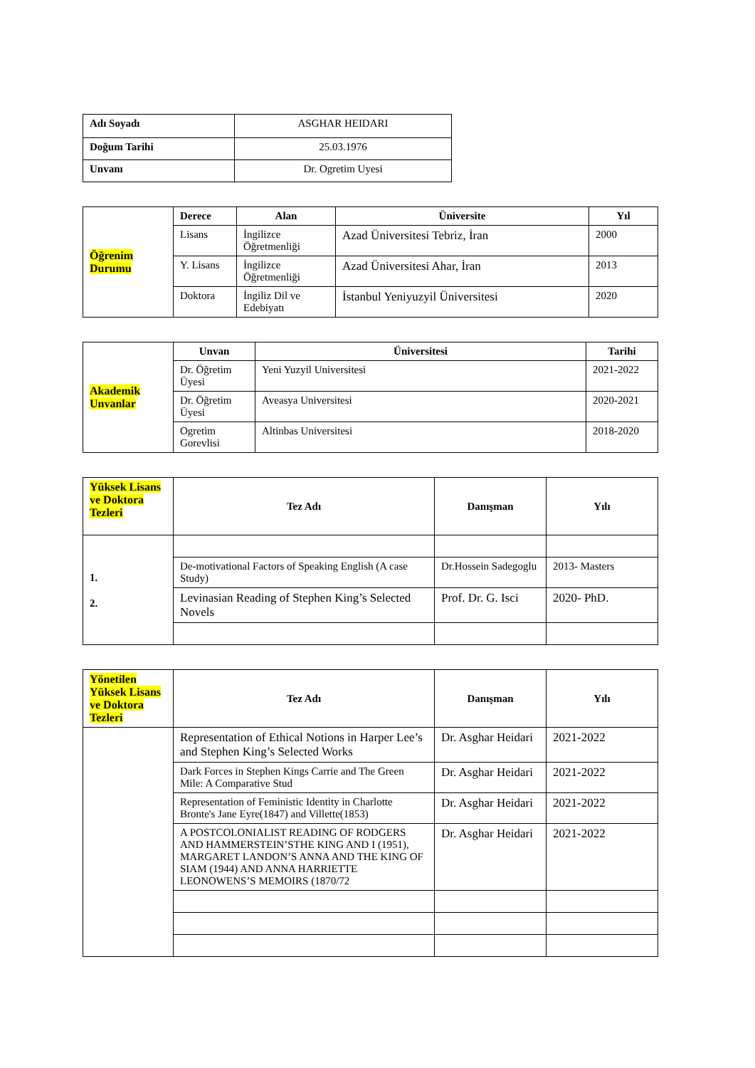| Adı Soyadı | ASGHAR HEIDARI |
| Doğum Tarihi | 25.03.1976 |
| Unvanı | Dr. Ogretim Uyesi |
| Öğrenim Durumu | Derece | Alan | Üniversite | Yıl |
| | Lisans | İngilizce Öğretmenliği | Azad Üniversitesi Tebriz, İran | 2000 |
| | Y. Lisans | İngilizce Öğretmenliği | Azad Üniversitesi Ahar, İran | 2013 |
| | Doktora | İngiliz Dil ve Edebiyatı | İstanbul Yeniyuzyil Üniversitesi | 2020 |
| Akademik Unvanlar | Unvan | Üniversitesi | Tarihi |
| | Dr. Öğretim Üyesi | Yeni Yuzyil Universitesi | 2021-2022 |
| | Dr. Öğretim Üyesi | Aveasya Universitesi | 2020-2021 |
| | Ogretim Gorevlisi | Altinbas Universitesi | 2018-2020 |
| Yüksek Lisans ve Doktora Tezleri | Tez Adı | Danışman | Yılı |
| 1. 2. | | | |
| | De-motivational Factors of Speaking English (A case Study) | Dr.Hossein Sadegoglu | 2013- Masters |
| | Levinasian Reading of Stephen King’s Selected Novels | Prof. Dr. G. Isci | 2020- PhD. |
| Yönetilen Yüksek Lisans ve Doktora Tezleri | Tez Adı | Danışman | Yılı |
| | Representation of Ethical Notions in Harper Lee’s and Stephen King’s Selected Works | Dr. Asghar Heidari | 2021-2022 |
| | Dark Forces in Stephen Kings Carrie and The Green Mile: A Comparative Stud | Dr. Asghar Heidari | 2021-2022 |
| | Representation of Feministic Identity in Charlotte Bronte's Jane Eyre(1847) and Villette(1853) | Dr. Asghar Heidari | 2021-2022 |
| | A POSTCOLONIALIST READING OF RODGERS AND HAMMERSTEIN’STHE KING AND I (1951), MARGARET LANDON’S ANNA AND THE KING OF SIAM (1944) AND ANNA HARRIETTE LEONOWENS’S MEMOIRS (1870/72 | Dr. Asghar Heidari | 2021-2022 |